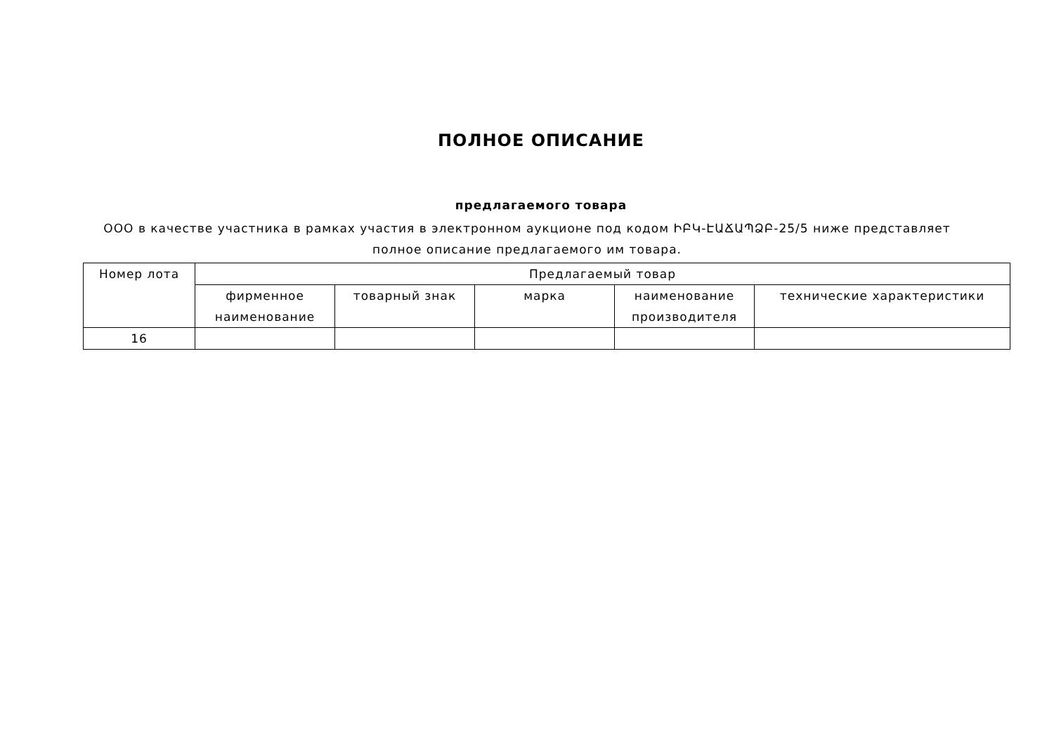ПОЛНОЕ ОПИСАНИЕ
предлагаемого товара
ООО в качестве участника в рамках участия в электронном аукционе под кодом ԻԲԿ-ԷԱՃԱՊՁԲ-25/5 ниже представляет полное описание предлагаемого им товара.
| Номер лота | Предлагаемый товар | | | | |
| --- | --- | --- | --- | --- | --- |
| | фирменное наименование | товарный знак | марка | наименование производителя | технические характеристики |
| 16 | | | | | |